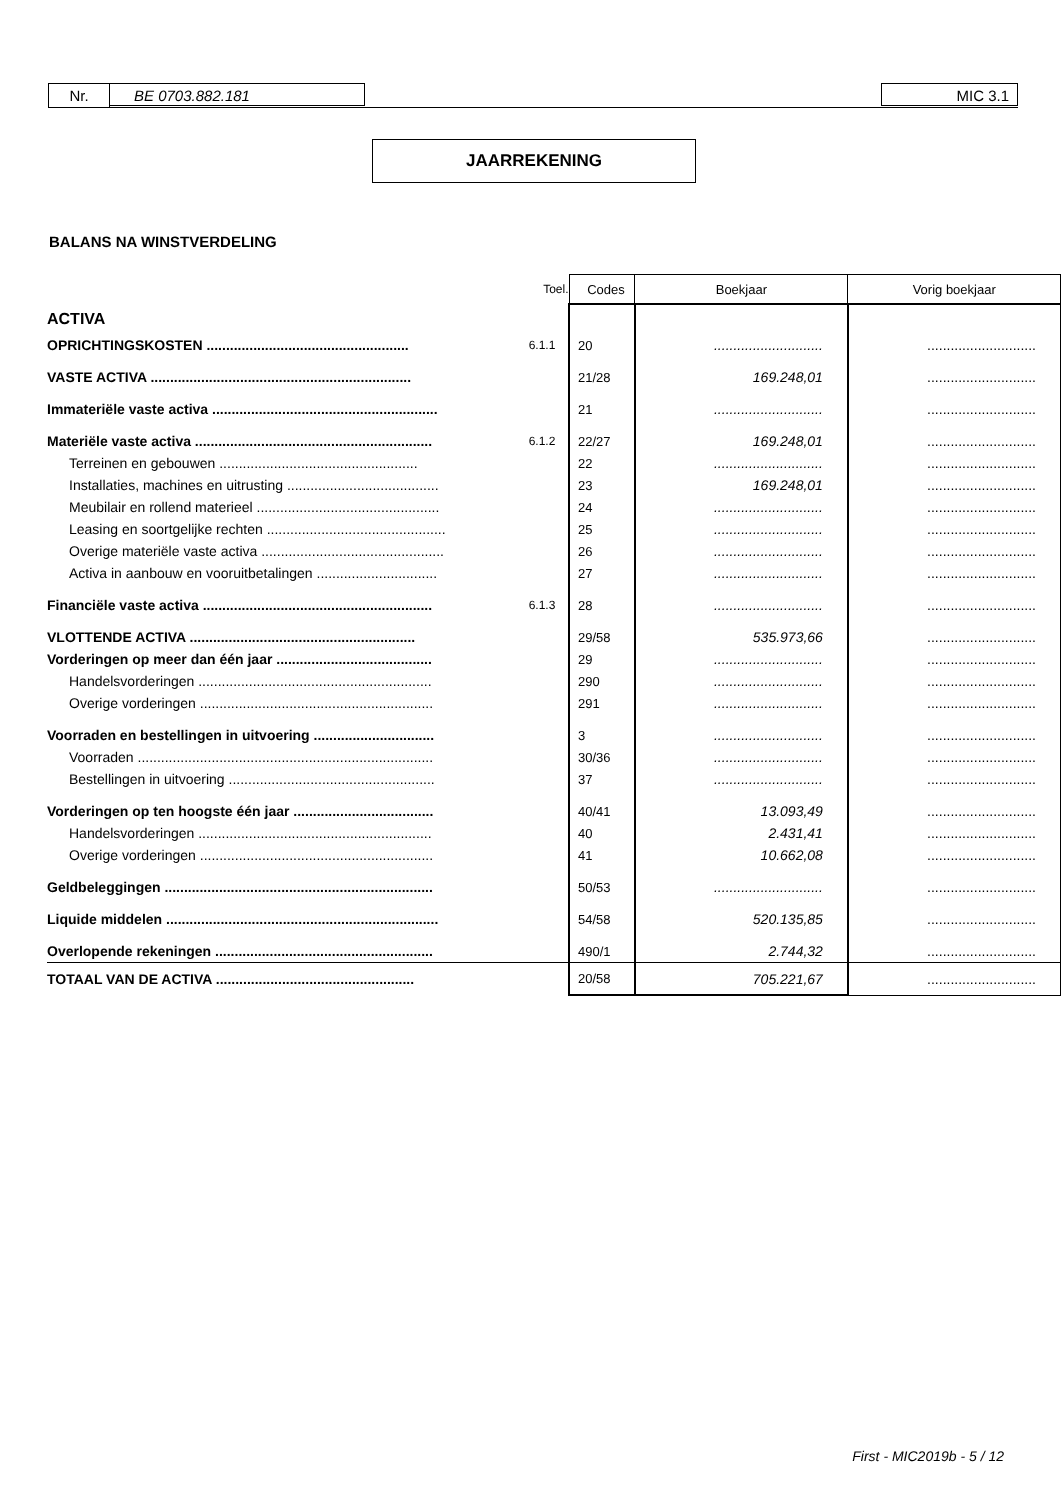Nr. BE 0703.882.181 MIC 3.1
JAARREKENING
BALANS NA WINSTVERDELING
| | Toel. | Codes | Boekjaar | Vorig boekjaar |
| --- | --- | --- | --- | --- |
| ACTIVA | | | | |
| OPRICHTINGSKOSTEN .................................................... | 6.1.1 | 20 | ............................ | ............................ |
| VASTE ACTIVA ................................................................... | | 21/28 | 169.248,01 | ............................ |
| Immateriële vaste activa .......................................................... | | 21 | ............................ | ............................ |
| Materiële vaste activa ............................................................. | 6.1.2 | 22/27 | 169.248,01 | ............................ |
| Terreinen en gebouwen ................................................... | | 22 | ............................ | ............................ |
| Installaties, machines en uitrusting ....................................... | | 23 | 169.248,01 | ............................ |
| Meubilair en rollend materieel ............................................... | | 24 | ............................ | ............................ |
| Leasing en soortgelijke rechten .............................................. | | 25 | ............................ | ............................ |
| Overige materiële vaste activa ............................................... | | 26 | ............................ | ............................ |
| Activa in aanbouw en vooruitbetalingen ............................... | | 27 | ............................ | ............................ |
| Financiële vaste activa ........................................................... | 6.1.3 | 28 | ............................ | ............................ |
| VLOTTENDE ACTIVA .......................................................... | | 29/58 | 535.973,66 | ............................ |
| Vorderingen op meer dan één jaar ........................................ | | 29 | ............................ | ............................ |
| Handelsvorderingen ............................................................ | | 290 | ............................ | ............................ |
| Overige vorderingen ............................................................ | | 291 | ............................ | ............................ |
| Voorraden en bestellingen in uitvoering ............................... | | 3 | ............................ | ............................ |
| Voorraden ............................................................................ | | 30/36 | ............................ | ............................ |
| Bestellingen in uitvoering ..................................................... | | 37 | ............................ | ............................ |
| Vorderingen op ten hoogste één jaar .................................... | | 40/41 | 13.093,49 | ............................ |
| Handelsvorderingen ............................................................ | | 40 | 2.431,41 | ............................ |
| Overige vorderingen ............................................................ | | 41 | 10.662,08 | ............................ |
| Geldbeleggingen ..................................................................... | | 50/53 | ............................ | ............................ |
| Liquide middelen ...................................................................... | | 54/58 | 520.135,85 | ............................ |
| Overlopende rekeningen ........................................................ | | 490/1 | 2.744,32 | ............................ |
| TOTAAL VAN DE ACTIVA ................................................... | | 20/58 | 705.221,67 | ............................ |
First - MIC2019b - 5 / 12